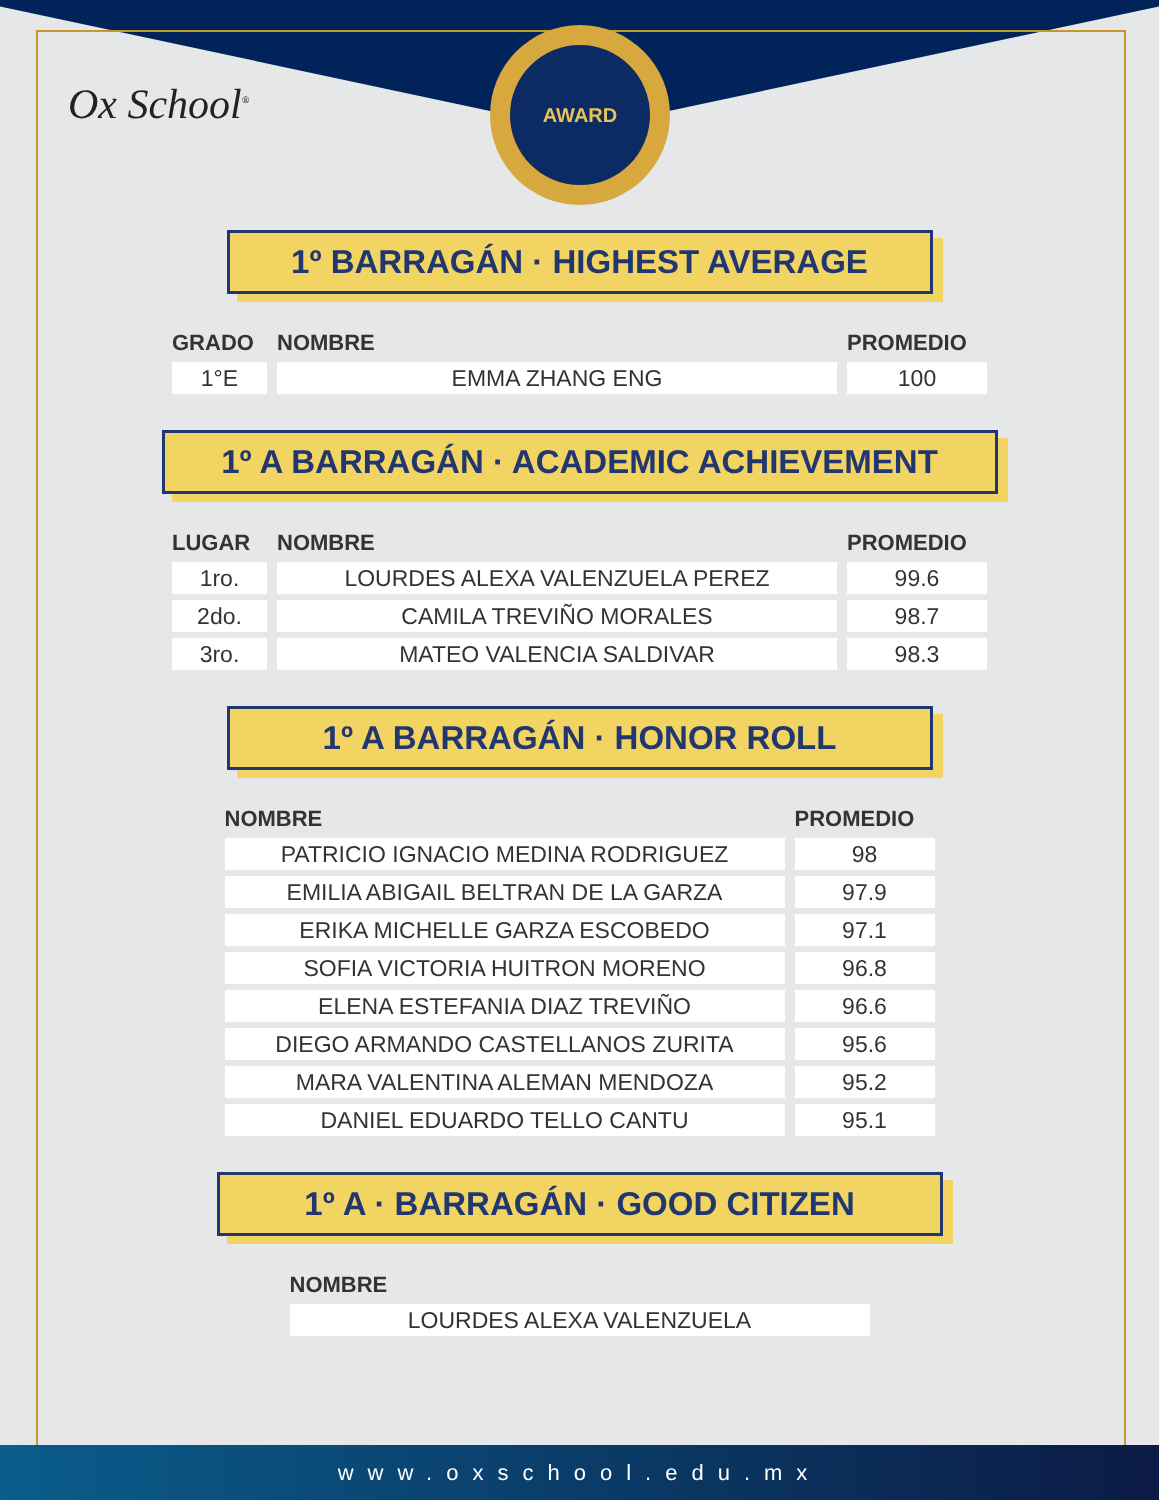AWARD
Ox School<sup>®</sup>
1º BARRAGÁN · HIGHEST AVERAGE
| GRADO | NOMBRE | PROMEDIO |
| --- | --- | --- |
| 1°E | EMMA ZHANG ENG | 100 |
1º A BARRAGÁN · ACADEMIC ACHIEVEMENT
| LUGAR | NOMBRE | PROMEDIO |
| --- | --- | --- |
| 1ro. | LOURDES ALEXA VALENZUELA PEREZ | 99.6 |
| 2do. | CAMILA TREVIÑO MORALES | 98.7 |
| 3ro. | MATEO VALENCIA SALDIVAR | 98.3 |
1º A BARRAGÁN · HONOR ROLL
| NOMBRE | PROMEDIO |
| --- | --- |
| PATRICIO IGNACIO MEDINA RODRIGUEZ | 98 |
| EMILIA ABIGAIL BELTRAN DE LA GARZA | 97.9 |
| ERIKA MICHELLE GARZA ESCOBEDO | 97.1 |
| SOFIA VICTORIA HUITRON MORENO | 96.8 |
| ELENA ESTEFANIA DIAZ TREVIÑO | 96.6 |
| DIEGO ARMANDO CASTELLANOS ZURITA | 95.6 |
| MARA VALENTINA ALEMAN MENDOZA | 95.2 |
| DANIEL EDUARDO TELLO CANTU | 95.1 |
1º A · BARRAGÁN · GOOD CITIZEN
| NOMBRE |
| --- |
| LOURDES ALEXA VALENZUELA |
www.oxschool.edu.mx